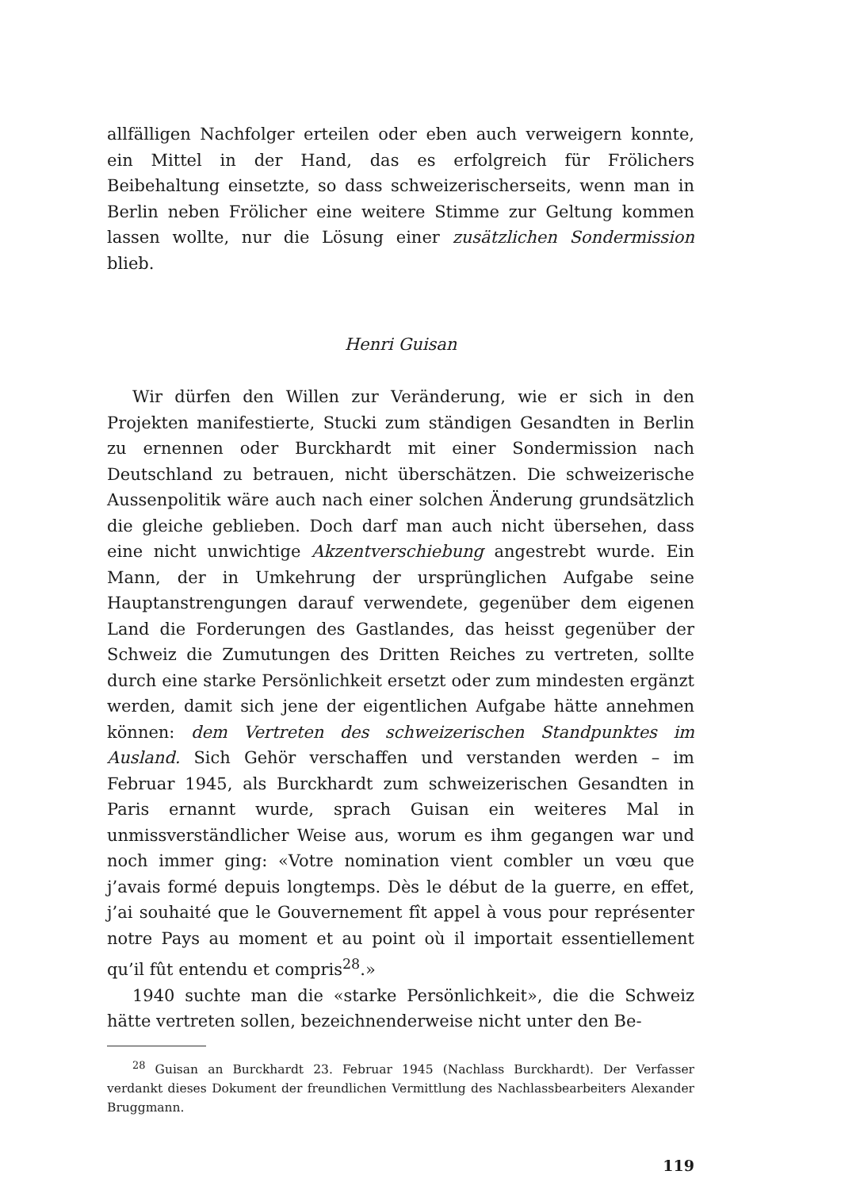allfälligen Nachfolger erteilen oder eben auch verweigern konnte, ein Mittel in der Hand, das es erfolgreich für Frölichers Beibehaltung einsetzte, so dass schweizerischerseits, wenn man in Berlin neben Frölicher eine weitere Stimme zur Geltung kommen lassen wollte, nur die Lösung einer zusätzlichen Sondermission blieb.
Henri Guisan
Wir dürfen den Willen zur Veränderung, wie er sich in den Projekten manifestierte, Stucki zum ständigen Gesandten in Berlin zu ernennen oder Burckhardt mit einer Sondermission nach Deutschland zu betrauen, nicht überschätzen. Die schweizerische Aussenpolitik wäre auch nach einer solchen Änderung grundsätzlich die gleiche geblieben. Doch darf man auch nicht übersehen, dass eine nicht unwichtige Akzentverschiebung angestrebt wurde. Ein Mann, der in Umkehrung der ursprünglichen Aufgabe seine Hauptanstrengungen darauf verwendete, gegenüber dem eigenen Land die Forderungen des Gastlandes, das heisst gegenüber der Schweiz die Zumutungen des Dritten Reiches zu vertreten, sollte durch eine starke Persönlichkeit ersetzt oder zum mindesten ergänzt werden, damit sich jene der eigentlichen Aufgabe hätte annehmen können: dem Vertreten des schweizerischen Standpunktes im Ausland. Sich Gehör verschaffen und verstanden werden – im Februar 1945, als Burckhardt zum schweizerischen Gesandten in Paris ernannt wurde, sprach Guisan ein weiteres Mal in unmissverständlicher Weise aus, worum es ihm gegangen war und noch immer ging: «Votre nomination vient combler un vœu que j’avais formé depuis longtemps. Dès le début de la guerre, en effet, j’ai souhaité que le Gouvernement fît appel à vous pour représenter notre Pays au moment et au point où il importait essentiellement qu’il fût entendu et compris<sup>28</sup>.»
1940 suchte man die «starke Persönlichkeit», die die Schweiz hätte vertreten sollen, bezeichnenderweise nicht unter den Be-
<sup>28</sup> Guisan an Burckhardt 23. Februar 1945 (Nachlass Burckhardt). Der Verfasser verdankt dieses Dokument der freundlichen Vermittlung des Nachlassbearbeiters Alexander Bruggmann.
119